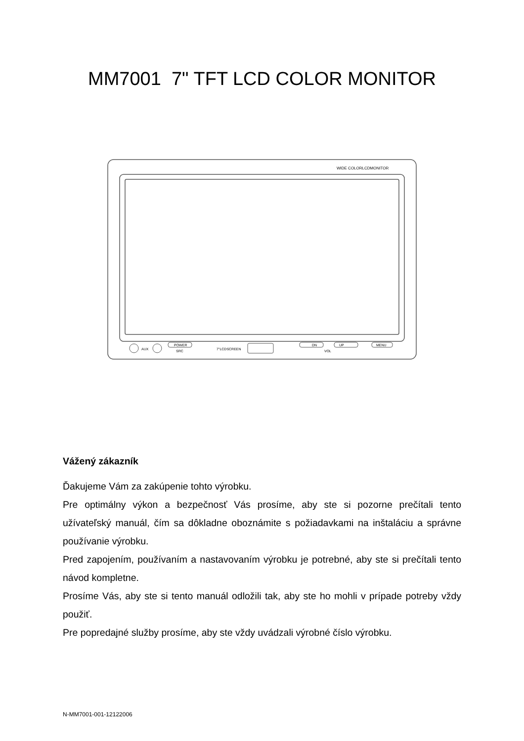MM7001 7" TFT LCD COLOR MONITOR
WIDE COLORLCDMONITOR
AUX
POWER
SRC
7"LCDSCREEN
DN
UP
VOL
MENU
Vážený zákazník
Ďakujeme Vám za zakúpenie tohto výrobku.
Pre optimálny výkon a bezpečnosť Vás prosíme, aby ste si pozorne prečítali tento užívateľský manuál, čím sa dôkladne oboznámite s požiadavkami na inštaláciu a správne používanie výrobku.
Pred zapojením, používaním a nastavovaním výrobku je potrebné, aby ste si prečítali tento návod kompletne.
Prosíme Vás, aby ste si tento manuál odložili tak, aby ste ho mohli v prípade potreby vždy použiť.
Pre popredajné služby prosíme, aby ste vždy uvádzali výrobné číslo výrobku.
N-MM7001-001-12122006